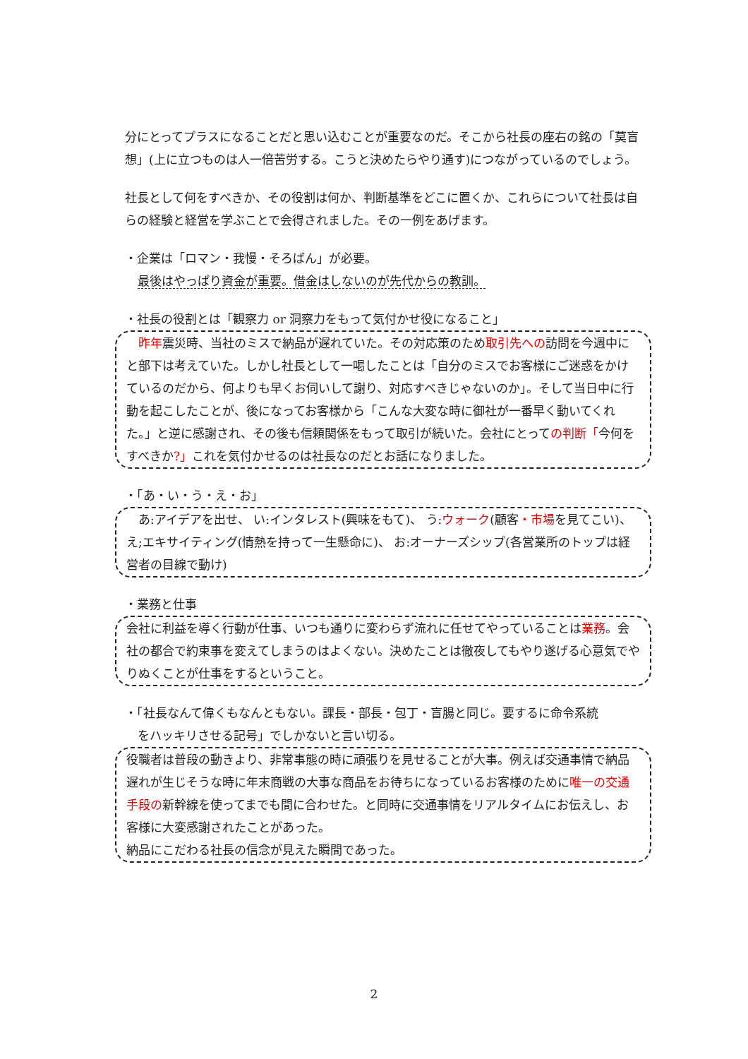分にとってプラスになることだと思い込むことが重要なのだ。そこから社長の座右の銘の「莫盲想」(上に立つものは人一倍苦労する。こうと決めたらやり通す)につながっているのでしょう。
社長として何をすべきか、その役割は何か、判断基準をどこに置くか、これらについて社長は自らの経験と経営を学ぶことで会得されました。その一例をあげます。
・企業は「ロマン・我慢・そろばん」が必要。
最後はやっぱり資金が重要。借金はしないのが先代からの教訓。
・社長の役割とは「観察力 or 洞察力をもって気付かせ役になること」
　昨年震災時、当社のミスで納品が遅れていた。その対応策のため取引先への訪問を今週中にと部下は考えていた。しかし社長として一喝したことは「自分のミスでお客様にご迷惑をかけているのだから、何よりも早くお伺いして謝り、対応すべきじゃないのか」。そして当日中に行動を起こしたことが、後になってお客様から「こんな大変な時に御社が一番早く動いてくれた。」と逆に感謝され、その後も信頼関係をもって取引が続いた。会社にとっての判断「今何をすべきか?」これを気付かせるのは社長なのだとお話になりました。
・「あ・い・う・え・お」
　あ:アイデアを出せ、 い:インタレスト(興味をもて)、 う:ウォーク(顧客・市場を見てこい)、え;エキサイティング(情熱を持って一生懸命に)、 お:オーナーズシップ(各営業所のトップは経営者の目線で動け)
・業務と仕事
会社に利益を導く行動が仕事、いつも通りに変わらず流れに任せてやっていることは業務。会社の都合で約束事を変えてしまうのはよくない。決めたことは徹夜してもやり遂げる心意気でやりぬくことが仕事をするということ。
・「社長なんて偉くもなんともない。課長・部長・包丁・盲腸と同じ。要するに命令系統
をハッキリさせる記号」でしかないと言い切る。
役職者は普段の動きより、非常事態の時に頑張りを見せることが大事。例えば交通事情で納品遅れが生じそうな時に年末商戦の大事な商品をお待ちになっているお客様のために唯一の交通手段の新幹線を使ってまでも間に合わせた。と同時に交通事情をリアルタイムにお伝えし、お客様に大変感謝されたことがあった。
納品にこだわる社長の信念が見えた瞬間であった。
2